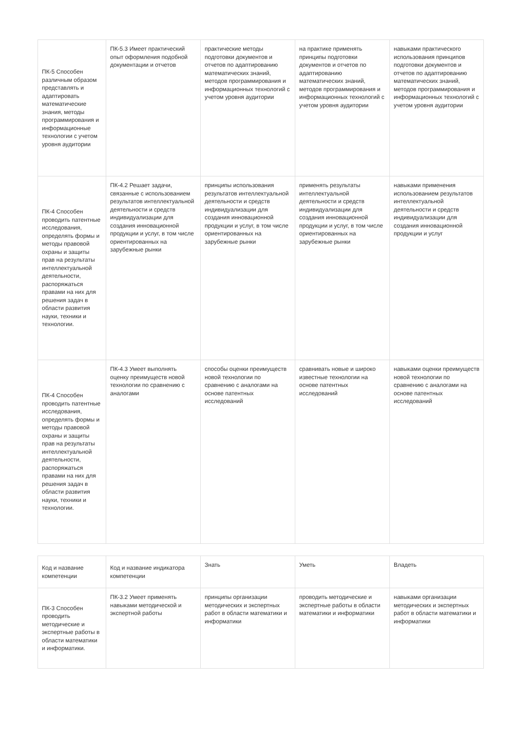| ПК-5 Способен различным образом представлять и адаптировать математические знания, методы программирования и информационные технологии с учетом уровня аудитории | ПК-5.3 Имеет практический опыт оформления подобной документации и отчетов | практические методы подготовки документов и отчетов по адаптированию математических знаний, методов программирования и информационных технологий с учетом уровня аудитории | на практике применять принципы подготовки документов и отчетов по адаптированию математических знаний, методов программирования и информационных технологий с учетом уровня аудитории | навыками практического использования принципов подготовки документов и отчетов по адаптированию математических знаний, методов программирования и информационных технологий с учетом уровня аудитории |
| ПК-4 Способен проводить патентные исследования, определять формы и методы правовой охраны и защиты прав на результаты интеллектуальной деятельности, распоряжаться правами на них для решения задач в области развития науки, техники и технологии. | ПК-4.2 Решает задачи, связанные с использованием результатов интеллектуальной деятельности и средств индивидуализации для создания инновационной продукции и услуг, в том числе ориентированных на зарубежные рынки | принципы использования результатов интеллектуальной деятельности и средств индивидуализации для создания инновационной продукции и услуг, в том числе ориентированных на зарубежные рынки | применять результаты интеллектуальной деятельности и средств индивидуализации для создания инновационной продукции и услуг, в том числе ориентированных на зарубежные рынки | навыками применения использованием результатов интеллектуальной деятельности и средств индивидуализации для создания инновационной продукции и услуг |
| ПК-4 Способен проводить патентные исследования, определять формы и методы правовой охраны и защиты прав на результаты интеллектуальной деятельности, распоряжаться правами на них для решения задач в области развития науки, техники и технологии. | ПК-4.3 Умеет выполнять оценку преимуществ новой технологии по сравнению с аналогами | способы оценки преимуществ новой технологии по сравнению с аналогами на основе патентных исследований | сравнивать новые и широко известные технологии на основе патентных исследований | навыками оценки преимуществ новой технологии по сравнению с аналогами на основе патентных исследований |
| Код и название компетенции | Код и название индикатора компетенции | Знать | Уметь | Владеть |
| ПК-3 Способен проводить методические и экспертные работы в области математики и информатики. | ПК-3.2 Умеет применять навыками методической и экспертной работы | принципы организации методических и экспертных работ в области математики и информатики | проводить методические и экспертные работы в области математики и информатики | навыками организации методических и экспертных работ в области математики и информатики |